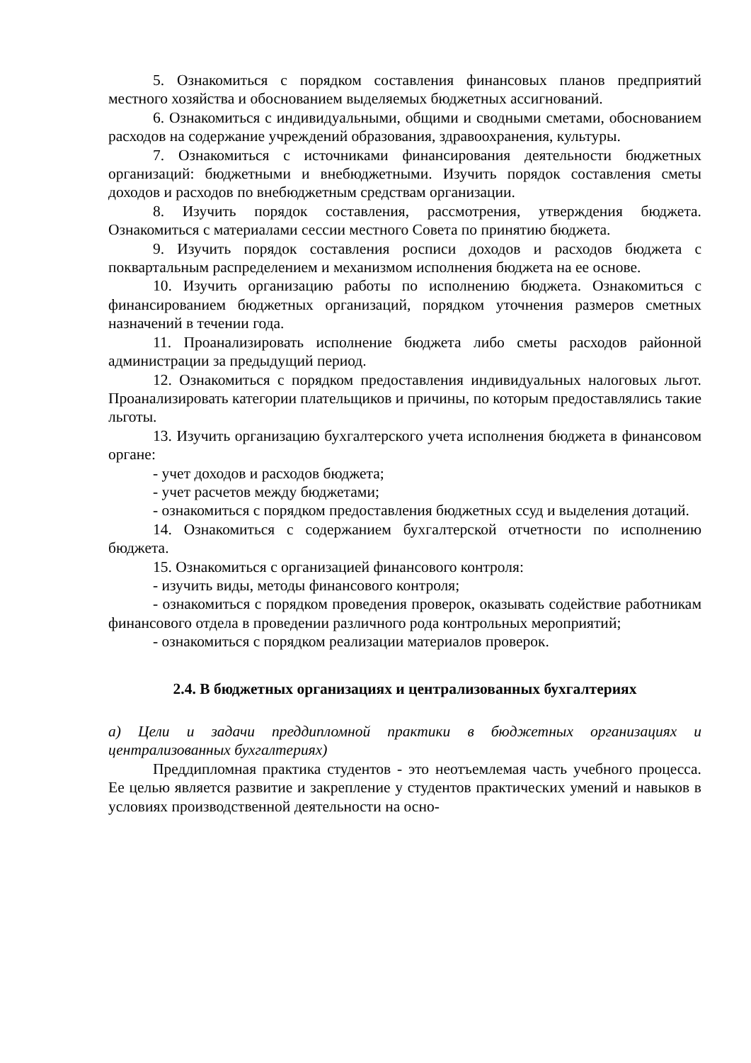5. Ознакомиться с порядком составления финансовых планов предприятий местного хозяйства и обоснованием выделяемых бюджетных ассигнований.
6. Ознакомиться с индивидуальными, общими и сводными сметами, обоснованием расходов на содержание учреждений образования, здравоохранения, культуры.
7. Ознакомиться с источниками финансирования деятельности бюджетных организаций: бюджетными и внебюджетными. Изучить порядок составления сметы доходов и расходов по внебюджетным средствам организации.
8. Изучить порядок составления, рассмотрения, утверждения бюджета. Ознакомиться с материалами сессии местного Совета по принятию бюджета.
9. Изучить порядок составления росписи доходов и расходов бюджета с поквартальным распределением и механизмом исполнения бюджета на ее основе.
10. Изучить организацию работы по исполнению бюджета. Ознакомиться с финансированием бюджетных организаций, порядком уточнения размеров сметных назначений в течении года.
11. Проанализировать исполнение бюджета либо сметы расходов районной администрации за предыдущий период.
12. Ознакомиться с порядком предоставления индивидуальных налоговых льгот. Проанализировать категории плательщиков и причины, по которым предоставлялись такие льготы.
13. Изучить организацию бухгалтерского учета исполнения бюджета в финансовом органе:
- учет доходов и расходов бюджета;
- учет расчетов между бюджетами;
- ознакомиться с порядком предоставления бюджетных ссуд и выделения дотаций.
14. Ознакомиться с содержанием бухгалтерской отчетности по исполнению бюджета.
15. Ознакомиться с организацией финансового контроля:
- изучить виды, методы финансового контроля;
- ознакомиться с порядком проведения проверок, оказывать содействие работникам финансового отдела в проведении различного рода контрольных мероприятий;
- ознакомиться с порядком реализации материалов проверок.
2.4. В бюджетных организациях и централизованных бухгалтериях
а) Цели и задачи преддипломной практики в бюджетных организациях и централизованных бухгалтериях)
Преддипломная практика студентов - это неотъемлемая часть учебного процесса. Ее целью является развитие и закрепление у студентов практических умений и навыков в условиях производственной деятельности на осно-